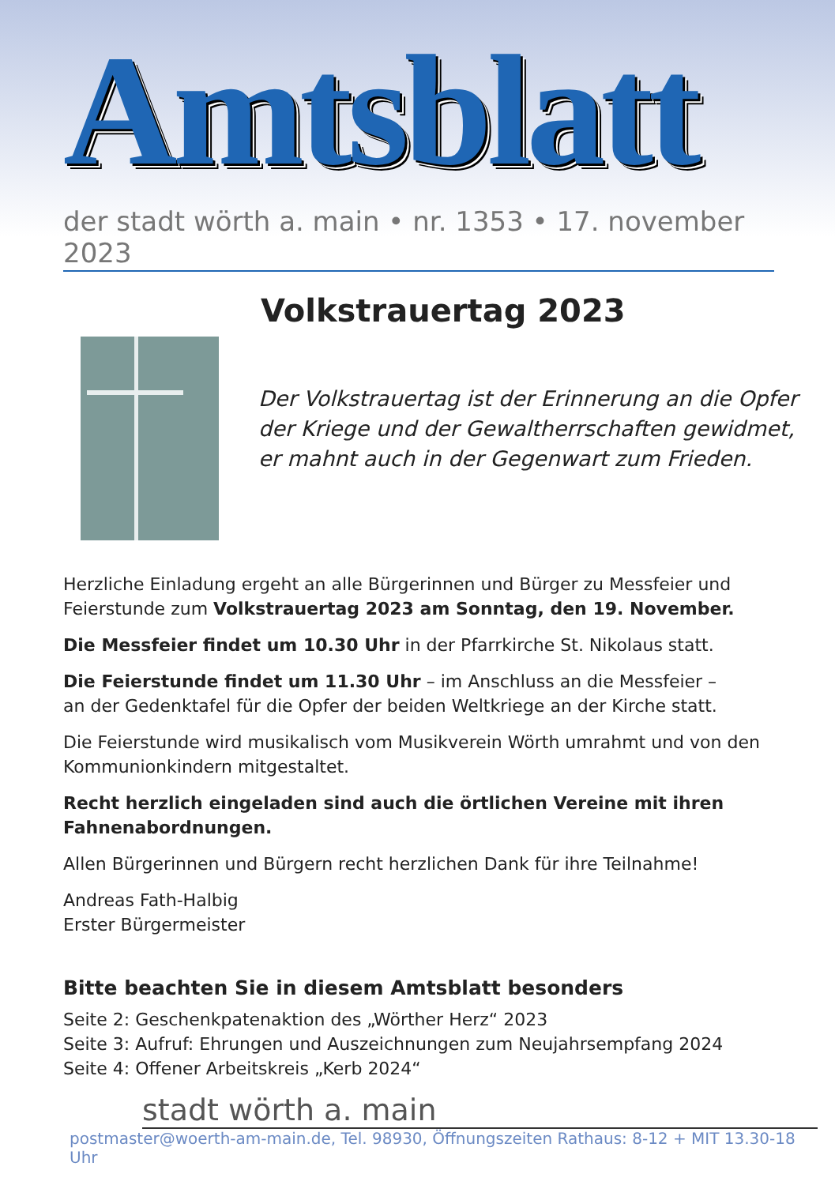Amtsblatt
der stadt wörth a. main • nr. 1353 • 17. november 2023
Volkstrauertag 2023
Der Volkstrauertag ist der Erinnerung an die Opfer
der Kriege und der Gewaltherrschaften gewidmet,
er mahnt auch in der Gegenwart zum Frieden.
Herzliche Einladung ergeht an alle Bürgerinnen und Bürger zu Messfeier und Feierstunde zum Volkstrauertag 2023 am Sonntag, den 19. November.
Die Messfeier findet um 10.30 Uhr in der Pfarrkirche St. Nikolaus statt.
Die Feierstunde findet um 11.30 Uhr – im Anschluss an die Messfeier –
an der Gedenktafel für die Opfer der beiden Weltkriege an der Kirche statt.
Die Feierstunde wird musikalisch vom Musikverein Wörth umrahmt und von den Kommunionkindern mitgestaltet.
Recht herzlich eingeladen sind auch die örtlichen Vereine mit ihren Fahnenabordnungen.
Allen Bürgerinnen und Bürgern recht herzlichen Dank für ihre Teilnahme!
Andreas Fath-Halbig
Erster Bürgermeister
Bitte beachten Sie in diesem Amtsblatt besonders
Seite 2: Geschenkpatenaktion des „Wörther Herz“ 2023
Seite 3: Aufruf: Ehrungen und Auszeichnungen zum Neujahrsempfang 2024
Seite 4: Offener Arbeitskreis „Kerb 2024“
stadt wörth a. main
postmaster@woerth-am-main.de, Tel. 98930, Öffnungszeiten Rathaus: 8-12 + MIT 13.30-18 Uhr